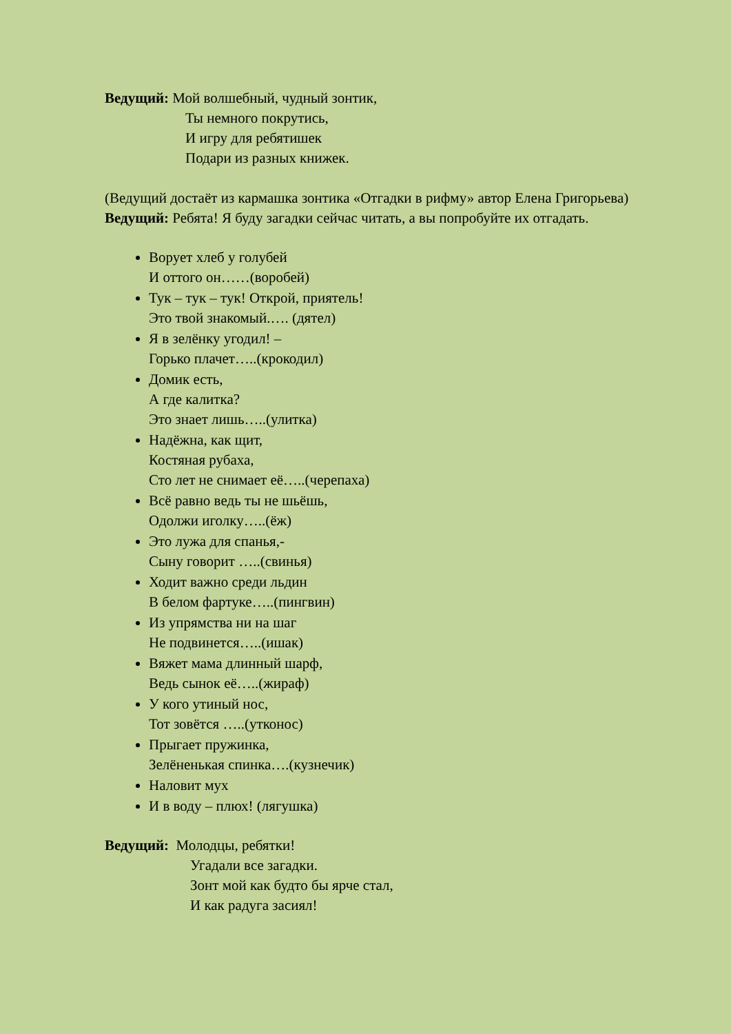Ведущий: Мой волшебный, чудный зонтик,
Ты немного покрутись,
И игру для ребятишек
Подари из разных книжек.
(Ведущий достаёт из кармашка зонтика «Отгадки в рифму» автор Елена Григорьева)
Ведущий: Ребята! Я буду загадки сейчас читать, а вы попробуйте их отгадать.
Ворует хлеб у голубей
И оттого он……(воробей)
Тук – тук – тук! Открой, приятель!
Это твой знакомый.…. (дятел)
Я в зелёнку угодил! –
Горько плачет…..(крокодил)
Домик есть,
А где калитка?
Это знает лишь…..(улитка)
Надёжна, как щит,
Костяная рубаха,
Сто лет не снимает её…..(черепаха)
Всё равно ведь ты не шьёшь,
Одолжи иголку…..(ёж)
Это лужа для спанья,-
Сыну говорит …..(свинья)
Ходит важно среди льдин
В белом фартуке…..(пингвин)
Из упрямства ни на шаг
Не подвинется…..(ишак)
Вяжет мама длинный шарф,
Ведь сынок её…..(жираф)
У кого утиный нос,
Тот зовётся …..(утконос)
Прыгает пружинка,
Зелёненькая спинка….(кузнечик)
Наловит мух
И в воду – плюх! (лягушка)
Ведущий: Молодцы, ребятки!
Угадали все загадки.
Зонт мой как будто бы ярче стал,
И как радуга засиял!